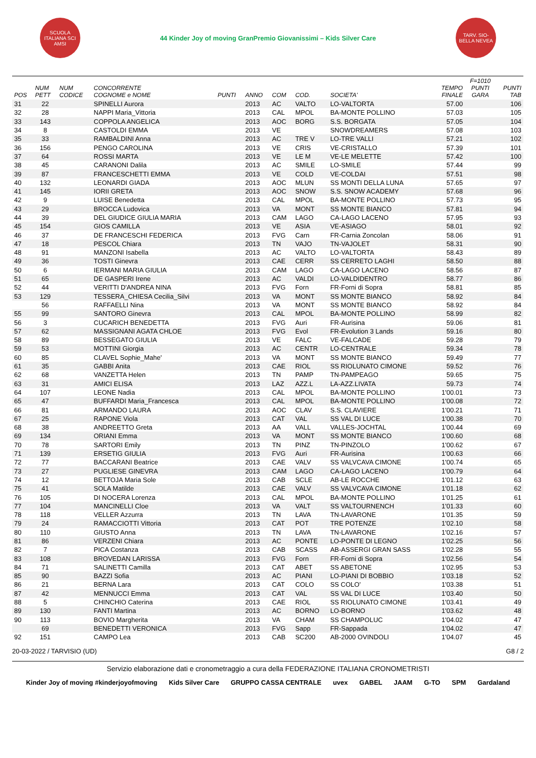SCUOLA ITALIANA SCI AMSI
44 Kinder Joy of moving GranPremio Giovanissimi – Kids Silver Care
TARV. SIO-BELLA NEVEA
| POS | NUM PETT | NUM CODICE | CONCORRENTE COGNOME e NOME | PUNTI | ANNO | COM | COD. | SOCIETA' | TEMPO FINALE | F=1010 PUNTI GARA | PUNTI TAB |
| --- | --- | --- | --- | --- | --- | --- | --- | --- | --- | --- | --- |
| 31 | 22 | | SPINELLI Aurora | | 2013 | AC | VALTO | LO-VALTORTA | 57.00 | | 106 |
| 32 | 28 | | NAPPI Maria_Vittoria | | 2013 | CAL | MPOL | BA-MONTE POLLINO | 57.03 | | 105 |
| 33 | 143 | | COPPOLA ANGELICA | | 2013 | AOC | BORG | S.S. BORGATA | 57.05 | | 104 |
| 34 | 8 | | CASTOLDI EMMA | | 2013 | VE | | SNOWDREAMERS | 57.08 | | 103 |
| 35 | 33 | | RAMBALDINI Anna | | 2013 | AC | TRE V | LO-TRE VALLI | 57.21 | | 102 |
| 36 | 156 | | PENGO CAROLINA | | 2013 | VE | CRIS | VE-CRISTALLO | 57.39 | | 101 |
| 37 | 64 | | ROSSI MARTA | | 2013 | VE | LE M | VE-LE MELETTE | 57.42 | | 100 |
| 38 | 45 | | CARANONI Dalila | | 2013 | AC | SMILE | LO-SMILE | 57.44 | | 99 |
| 39 | 87 | | FRANCESCHETTI EMMA | | 2013 | VE | COLD | VE-COLDAI | 57.51 | | 98 |
| 40 | 132 | | LEONARDI GIADA | | 2013 | AOC | MLUN | SS MONTI DELLA LUNA | 57.65 | | 97 |
| 41 | 145 | | IORII GRETA | | 2013 | AOC | SNOW | S.S. SNOW ACADEMY | 57.68 | | 96 |
| 42 | 9 | | LUISE Benedetta | | 2013 | CAL | MPOL | BA-MONTE POLLINO | 57.73 | | 95 |
| 43 | 29 | | BROCCA Ludovica | | 2013 | VA | MONT | SS MONTE BIANCO | 57.81 | | 94 |
| 44 | 39 | | DEL GIUDICE GIULIA MARIA | | 2013 | CAM | LAGO | CA-LAGO LACENO | 57.95 | | 93 |
| 45 | 154 | | GIOS CAMILLA | | 2013 | VE | ASIA | VE-ASIAGO | 58.01 | | 92 |
| 46 | 37 | | DE FRANCESCHI FEDERICA | | 2013 | FVG | Carn | FR-Carnia Zoncolan | 58.06 | | 91 |
| 47 | 18 | | PESCOL Chiara | | 2013 | TN | VAJO | TN-VAJOLET | 58.31 | | 90 |
| 48 | 91 | | MANZONI Isabella | | 2013 | AC | VALTO | LO-VALTORTA | 58.43 | | 89 |
| 49 | 36 | | TOSTI Ginevra | | 2013 | CAE | CERR | SS CERRETO LAGHI | 58.50 | | 88 |
| 50 | 6 | | IERMANI MARIA GIULIA | | 2013 | CAM | LAGO | CA-LAGO LACENO | 58.56 | | 87 |
| 51 | 65 | | DE GASPERI Irene | | 2013 | AC | VALDI | LO-VALDIDENTRO | 58.77 | | 86 |
| 52 | 44 | | VERITTI D'ANDREA NINA | | 2013 | FVG | Forn | FR-Forni di Sopra | 58.81 | | 85 |
| 53 | 129 | | TESSERA_CHIESA Cecilia_Silvi | | 2013 | VA | MONT | SS MONTE BIANCO | 58.92 | | 84 |
| | 56 | | RAFFAELLI Nina | | 2013 | VA | MONT | SS MONTE BIANCO | 58.92 | | 84 |
| 55 | 99 | | SANTORO Ginevra | | 2013 | CAL | MPOL | BA-MONTE POLLINO | 58.99 | | 82 |
| 56 | 3 | | CUCARICH BENEDETTA | | 2013 | FVG | Auri | FR-Aurisina | 59.06 | | 81 |
| 57 | 62 | | MASSIGNANI AGATA CHLOE | | 2013 | FVG | Evol | FR-Evolution 3 Lands | 59.16 | | 80 |
| 58 | 89 | | BESSEGATO GIULIA | | 2013 | VE | FALC | VE-FALCADE | 59.28 | | 79 |
| 59 | 53 | | MOTTINI Giorgia | | 2013 | AC | CENTR | LO-CENTRALE | 59.34 | | 78 |
| 60 | 85 | | CLAVEL Sophie_Mahe' | | 2013 | VA | MONT | SS MONTE BIANCO | 59.49 | | 77 |
| 61 | 35 | | GABBI Anita | | 2013 | CAE | RIOL | SS RIOLUNATO CIMONE | 59.52 | | 76 |
| 62 | 68 | | VANZETTA Helen | | 2013 | TN | PAMP | TN-PAMPEAGO | 59.65 | | 75 |
| 63 | 31 | | AMICI ELISA | | 2013 | LAZ | AZZ.L | LA-AZZ.LIVATA | 59.73 | | 74 |
| 64 | 107 | | LEONE Nadia | | 2013 | CAL | MPOL | BA-MONTE POLLINO | 1'00.01 | | 73 |
| 65 | 47 | | BUFFARDI Maria_Francesca | | 2013 | CAL | MPOL | BA-MONTE POLLINO | 1'00.08 | | 72 |
| 66 | 81 | | ARMANDO LAURA | | 2013 | AOC | CLAV | S.S. CLAVIERE | 1'00.21 | | 71 |
| 67 | 25 | | RAPONE Viola | | 2013 | CAT | VAL | SS VAL DI LUCE | 1'00.38 | | 70 |
| 68 | 38 | | ANDREETTO Greta | | 2013 | AA | VALL | VALLES-JOCHTAL | 1'00.44 | | 69 |
| 69 | 134 | | ORIANI Emma | | 2013 | VA | MONT | SS MONTE BIANCO | 1'00.60 | | 68 |
| 70 | 78 | | SARTORI Emily | | 2013 | TN | PINZ | TN-PINZOLO | 1'00.62 | | 67 |
| 71 | 139 | | ERSETIG GIULIA | | 2013 | FVG | Auri | FR-Aurisina | 1'00.63 | | 66 |
| 72 | 77 | | BACCARANI Beatrice | | 2013 | CAE | VALV | SS VALVCAVA CIMONE | 1'00.74 | | 65 |
| 73 | 27 | | PUGLIESE GINEVRA | | 2013 | CAM | LAGO | CA-LAGO LACENO | 1'00.79 | | 64 |
| 74 | 12 | | BETTOJA Maria Sole | | 2013 | CAB | SCLE | AB-LE ROCCHE | 1'01.12 | | 63 |
| 75 | 41 | | SOLA Matilde | | 2013 | CAE | VALV | SS VALVCAVA CIMONE | 1'01.18 | | 62 |
| 76 | 105 | | DI NOCERA Lorenza | | 2013 | CAL | MPOL | BA-MONTE POLLINO | 1'01.25 | | 61 |
| 77 | 104 | | MANCINELLI Cloe | | 2013 | VA | VALT | SS VALTOURNENCH | 1'01.33 | | 60 |
| 78 | 118 | | VELLER Azzurra | | 2013 | TN | LAVA | TN-LAVARONE | 1'01.35 | | 59 |
| 79 | 24 | | RAMACCIOTTI Vittoria | | 2013 | CAT | POT | TRE POTENZE | 1'02.10 | | 58 |
| 80 | 110 | | GIUSTO Anna | | 2013 | TN | LAVA | TN-LAVARONE | 1'02.16 | | 57 |
| 81 | 86 | | VERZENI Chiara | | 2013 | AC | PONTE | LO-PONTE DI LEGNO | 1'02.25 | | 56 |
| 82 | 7 | | PICA Costanza | | 2013 | CAB | SCASS | AB-ASSERGI GRAN SASS | 1'02.28 | | 55 |
| 83 | 108 | | BROVEDAN LARISSA | | 2013 | FVG | Forn | FR-Forni di Sopra | 1'02.56 | | 54 |
| 84 | 71 | | SALINETTI Camilla | | 2013 | CAT | ABET | SS ABETONE | 1'02.95 | | 53 |
| 85 | 90 | | BAZZI Sofia | | 2013 | AC | PIANI | LO-PIANI DI BOBBIO | 1'03.18 | | 52 |
| 86 | 21 | | BERNA Lara | | 2013 | CAT | COLO | SS COLO' | 1'03.38 | | 51 |
| 87 | 42 | | MENNUCCI Emma | | 2013 | CAT | VAL | SS VAL DI LUCE | 1'03.40 | | 50 |
| 88 | 5 | | CHINCHIO Caterina | | 2013 | CAE | RIOL | SS RIOLUNATO CIMONE | 1'03.41 | | 49 |
| 89 | 130 | | FANTI Martina | | 2013 | AC | BORNO | LO-BORNO | 1'03.62 | | 48 |
| 90 | 113 | | BOVIO Margherita | | 2013 | VA | CHAM | SS CHAMPOLUC | 1'04.02 | | 47 |
| | 69 | | BENEDETTI VERONICA | | 2013 | FVG | Sapp | FR-Sappada | 1'04.02 | | 47 |
| 92 | 151 | | CAMPO Lea | | 2013 | CAB | SC200 | AB-2000 OVINDOLI | 1'04.07 | | 45 |
20-03-2022 / TARVISIO (UD) G8 / 2
Servizio elaborazione dati e cronometraggio a cura della FEDERAZIONE ITALIANA CRONOMETRISTI
Kinder Joy of moving #kinderjoyofmoving Kids Silver Care GRUPPO CASSA CENTRALE uvex GABEL JAAM G-TO SPM Gardaland